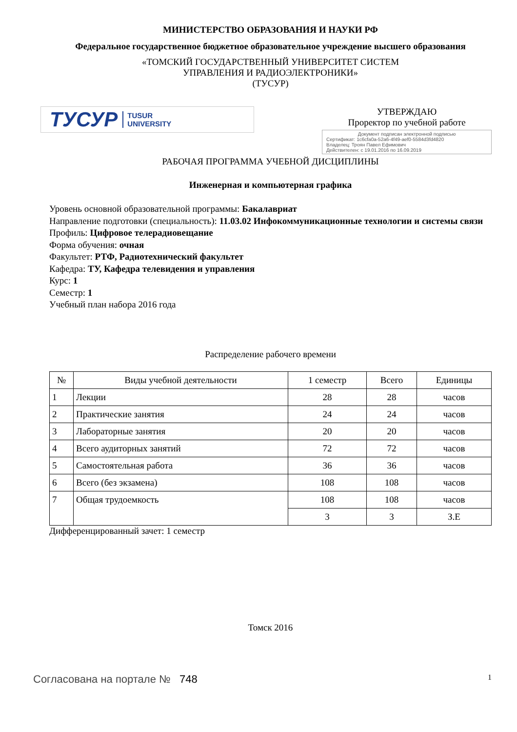МИНИСТЕРСТВО ОБРАЗОВАНИЯ И НАУКИ РФ
Федеральное государственное бюджетное образовательное учреждение высшего образования
«ТОМСКИЙ ГОСУДАРСТВЕННЫЙ УНИВЕРСИТЕТ СИСТЕМ
УПРАВЛЕНИЯ И РАДИОЭЛЕКТРОНИКИ»
(ТУСУР)
ТУСУР TUSUR
UNIVERSITY
УТВЕРЖДАЮ
Проректор по учебной работе
Документ подписан электронной подписью
Сертификат: 1c6cfa0a-52a6-4f49-aef0-5584d3fd4820
Владелец: Троян Павел Ефимович
Действителен: с 19.01.2016 по 16.09.2019
РАБОЧАЯ ПРОГРАММА УЧЕБНОЙ ДИСЦИПЛИНЫ
Инженерная и компьютерная графика
Уровень основной образовательной программы: Бакалавриат
Направление подготовки (специальность): 11.03.02 Инфокоммуникационные технологии и системы связи
Профиль: Цифровое телерадиовещание
Форма обучения: очная
Факультет: РТФ, Радиотехнический факультет
Кафедра: ТУ, Кафедра телевидения и управления
Курс: 1
Семестр: 1
Учебный план набора 2016 года
Распределение рабочего времени
| № | Виды учебной деятельности | 1 семестр | Всего | Единицы |
| --- | --- | --- | --- | --- |
| 1 | Лекции | 28 | 28 | часов |
| 2 | Практические занятия | 24 | 24 | часов |
| 3 | Лабораторные занятия | 20 | 20 | часов |
| 4 | Всего аудиторных занятий | 72 | 72 | часов |
| 5 | Самостоятельная работа | 36 | 36 | часов |
| 6 | Всего (без экзамена) | 108 | 108 | часов |
| 7 | Общая трудоемкость | 108 | 108 | часов |
| | | 3 | 3 | З.Е |
Дифференцированный зачет: 1 семестр
Томск 2016
Согласована на портале № 748
1